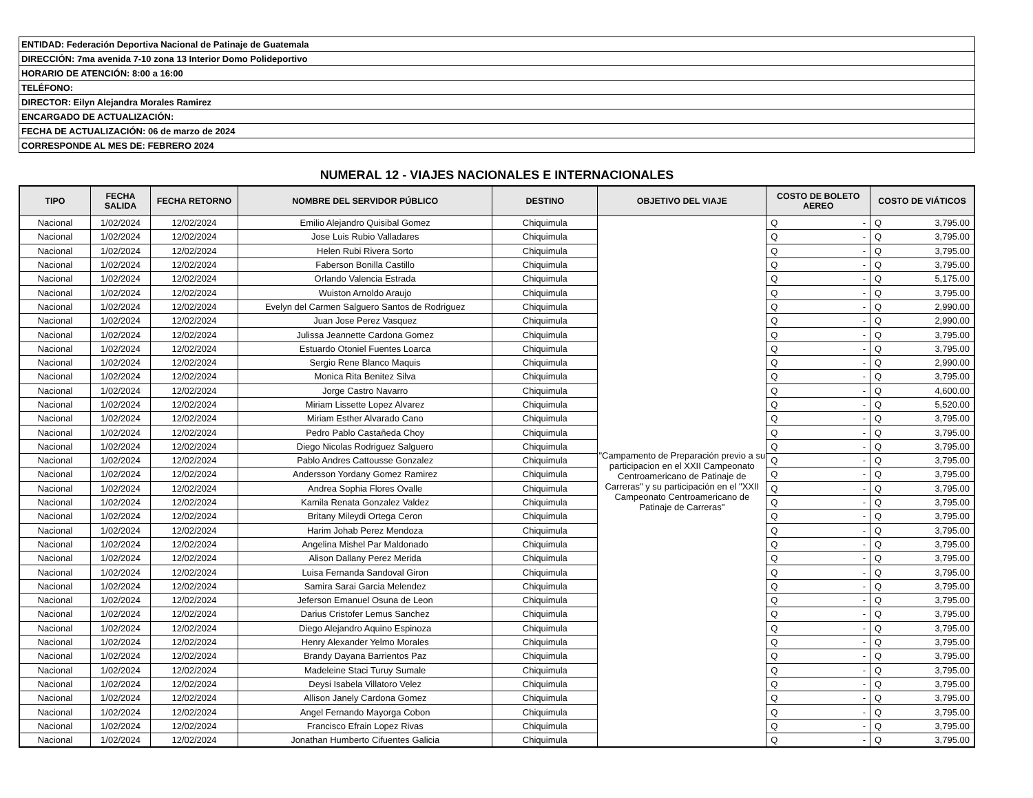| ENTIDAD: Federación Deportiva Nacional de Patinaje de Guatemala |
| DIRECCIÓN: 7ma avenida 7-10 zona 13 Interior Domo Polideportivo |
| HORARIO DE ATENCIÓN: 8:00 a 16:00 |
| TELÉFONO: |
| DIRECTOR: Eilyn Alejandra Morales Ramirez |
| ENCARGADO DE ACTUALIZACIÓN: |
| FECHA DE ACTUALIZACIÓN: 06 de marzo de 2024 |
| CORRESPONDE AL MES DE: FEBRERO 2024 |
NUMERAL 12 - VIAJES NACIONALES E INTERNACIONALES
| TIPO | FECHA SALIDA | FECHA RETORNO | NOMBRE DEL SERVIDOR PÚBLICO | DESTINO | OBJETIVO DEL VIAJE | COSTO DE BOLETO AEREO | | COSTO DE VIÁTICOS | |
| --- | --- | --- | --- | --- | --- | --- | --- | --- | --- |
| Nacional | 1/02/2024 | 12/02/2024 | Emilio Alejandro Quisibal Gomez | Chiquimula | "Campamento de Preparación previo a su participacion en el XXII Campeonato Centroamericano de Patinaje de Carreras" y su participación en el "XXII Campeonato Centroamericano de Patinaje de Carreras" | Q | - | Q | 3,795.00 |
| Nacional | 1/02/2024 | 12/02/2024 | Jose Luis Rubio Valladares | Chiquimula | | Q | - | Q | 3,795.00 |
| Nacional | 1/02/2024 | 12/02/2024 | Helen Rubi Rivera Sorto | Chiquimula | | Q | - | Q | 3,795.00 |
| Nacional | 1/02/2024 | 12/02/2024 | Faberson Bonilla Castillo | Chiquimula | | Q | - | Q | 3,795.00 |
| Nacional | 1/02/2024 | 12/02/2024 | Orlando Valencia Estrada | Chiquimula | | Q | - | Q | 5,175.00 |
| Nacional | 1/02/2024 | 12/02/2024 | Wuiston Arnoldo Araujo | Chiquimula | | Q | - | Q | 3,795.00 |
| Nacional | 1/02/2024 | 12/02/2024 | Evelyn del Carmen Salguero Santos de Rodriguez | Chiquimula | | Q | - | Q | 2,990.00 |
| Nacional | 1/02/2024 | 12/02/2024 | Juan Jose Perez Vasquez | Chiquimula | | Q | - | Q | 2,990.00 |
| Nacional | 1/02/2024 | 12/02/2024 | Julissa Jeannette Cardona Gomez | Chiquimula | | Q | - | Q | 3,795.00 |
| Nacional | 1/02/2024 | 12/02/2024 | Estuardo Otoniel Fuentes Loarca | Chiquimula | | Q | - | Q | 3,795.00 |
| Nacional | 1/02/2024 | 12/02/2024 | Sergio Rene Blanco Maquis | Chiquimula | | Q | - | Q | 2,990.00 |
| Nacional | 1/02/2024 | 12/02/2024 | Monica Rita Benitez Silva | Chiquimula | | Q | - | Q | 3,795.00 |
| Nacional | 1/02/2024 | 12/02/2024 | Jorge Castro Navarro | Chiquimula | | Q | - | Q | 4,600.00 |
| Nacional | 1/02/2024 | 12/02/2024 | Miriam Lissette Lopez Alvarez | Chiquimula | | Q | - | Q | 5,520.00 |
| Nacional | 1/02/2024 | 12/02/2024 | Miriam Esther Alvarado Cano | Chiquimula | | Q | - | Q | 3,795.00 |
| Nacional | 1/02/2024 | 12/02/2024 | Pedro Pablo Castañeda Choy | Chiquimula | | Q | - | Q | 3,795.00 |
| Nacional | 1/02/2024 | 12/02/2024 | Diego Nicolas Rodriguez Salguero | Chiquimula | | Q | - | Q | 3,795.00 |
| Nacional | 1/02/2024 | 12/02/2024 | Pablo Andres Cattousse Gonzalez | Chiquimula | | Q | - | Q | 3,795.00 |
| Nacional | 1/02/2024 | 12/02/2024 | Andersson Yordany Gomez Ramirez | Chiquimula | | Q | - | Q | 3,795.00 |
| Nacional | 1/02/2024 | 12/02/2024 | Andrea Sophia Flores Ovalle | Chiquimula | | Q | - | Q | 3,795.00 |
| Nacional | 1/02/2024 | 12/02/2024 | Kamila Renata Gonzalez Valdez | Chiquimula | | Q | - | Q | 3,795.00 |
| Nacional | 1/02/2024 | 12/02/2024 | Britany Mileydi Ortega Ceron | Chiquimula | | Q | - | Q | 3,795.00 |
| Nacional | 1/02/2024 | 12/02/2024 | Harim Johab Perez Mendoza | Chiquimula | | Q | - | Q | 3,795.00 |
| Nacional | 1/02/2024 | 12/02/2024 | Angelina Mishel Par Maldonado | Chiquimula | | Q | - | Q | 3,795.00 |
| Nacional | 1/02/2024 | 12/02/2024 | Alison Dallany Perez Merida | Chiquimula | | Q | - | Q | 3,795.00 |
| Nacional | 1/02/2024 | 12/02/2024 | Luisa Fernanda Sandoval Giron | Chiquimula | | Q | - | Q | 3,795.00 |
| Nacional | 1/02/2024 | 12/02/2024 | Samira Sarai Garcia Melendez | Chiquimula | | Q | - | Q | 3,795.00 |
| Nacional | 1/02/2024 | 12/02/2024 | Jeferson Emanuel Osuna de Leon | Chiquimula | | Q | - | Q | 3,795.00 |
| Nacional | 1/02/2024 | 12/02/2024 | Darius Cristofer Lemus Sanchez | Chiquimula | | Q | - | Q | 3,795.00 |
| Nacional | 1/02/2024 | 12/02/2024 | Diego Alejandro Aquino Espinoza | Chiquimula | | Q | - | Q | 3,795.00 |
| Nacional | 1/02/2024 | 12/02/2024 | Henry Alexander Yelmo Morales | Chiquimula | | Q | - | Q | 3,795.00 |
| Nacional | 1/02/2024 | 12/02/2024 | Brandy Dayana Barrientos Paz | Chiquimula | | Q | - | Q | 3,795.00 |
| Nacional | 1/02/2024 | 12/02/2024 | Madeleine Staci Turuy Sumale | Chiquimula | | Q | - | Q | 3,795.00 |
| Nacional | 1/02/2024 | 12/02/2024 | Deysi Isabela Villatoro Velez | Chiquimula | | Q | - | Q | 3,795.00 |
| Nacional | 1/02/2024 | 12/02/2024 | Allison Janely Cardona Gomez | Chiquimula | | Q | - | Q | 3,795.00 |
| Nacional | 1/02/2024 | 12/02/2024 | Angel Fernando Mayorga Cobon | Chiquimula | | Q | - | Q | 3,795.00 |
| Nacional | 1/02/2024 | 12/02/2024 | Francisco Efrain Lopez Rivas | Chiquimula | | Q | - | Q | 3,795.00 |
| Nacional | 1/02/2024 | 12/02/2024 | Jonathan Humberto Cifuentes Galicia | Chiquimula | | Q | - | Q | 3,795.00 |